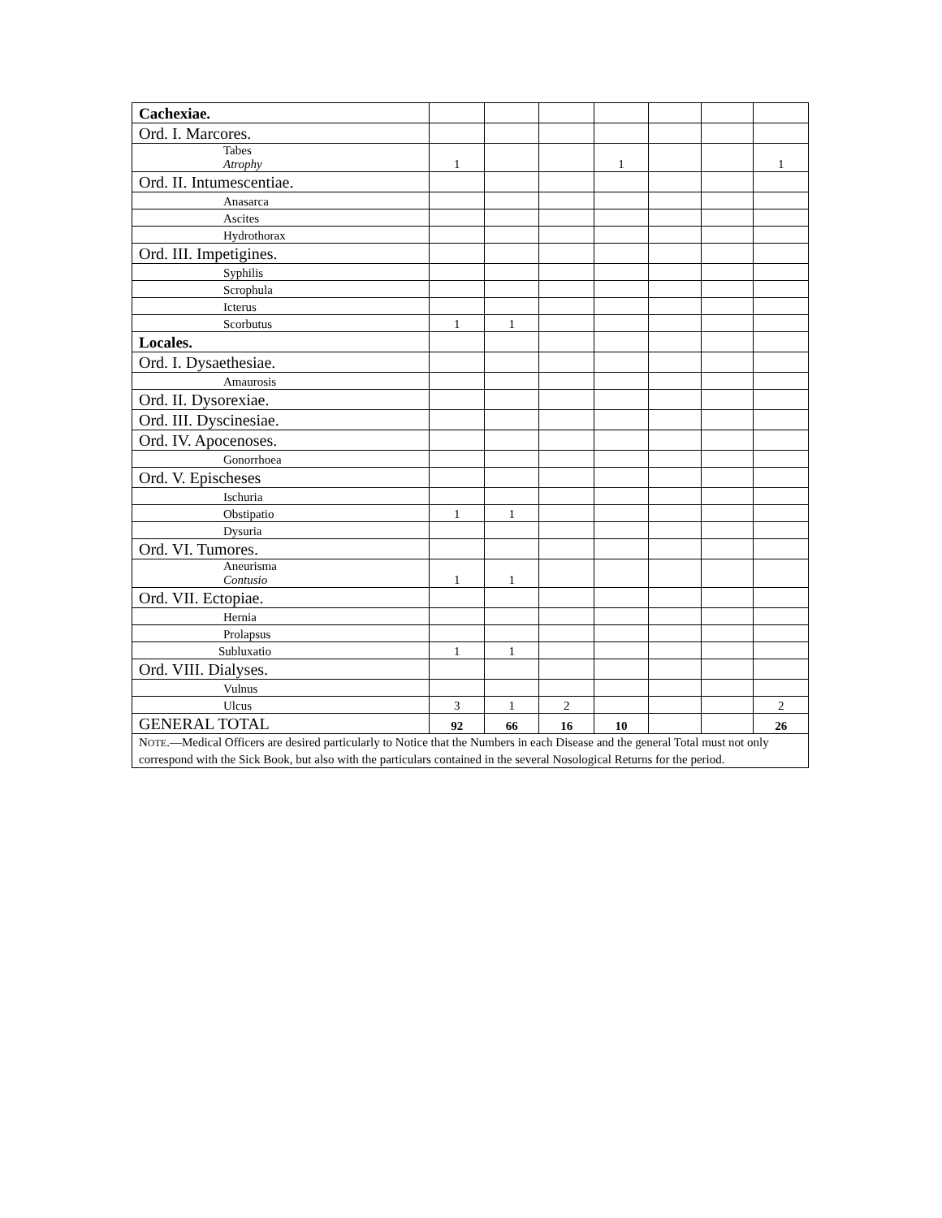| Cachexiae. | | | | | | | |
| Ord. I. Marcores. | | | | | | | |
| Tabes Atrophy | 1 | | | 1 | | | 1 |
| Ord. II. Intumescentiae. | | | | | | | |
| Anasarca | | | | | | | |
| Ascites | | | | | | | |
| Hydrothorax | | | | | | | |
| Ord. III. Impetigines. | | | | | | | |
| Syphilis | | | | | | | |
| Scrophula | | | | | | | |
| Icterus | | | | | | | |
| Scorbutus | 1 | 1 | | | | | |
| Locales. | | | | | | | |
| Ord. I. Dysaethesiae. | | | | | | | |
| Amaurosis | | | | | | | |
| Ord. II. Dysorexiae. | | | | | | | |
| Ord. III. Dyscinesiae. | | | | | | | |
| Ord. IV. Apocenoses. | | | | | | | |
| Gonorrhoea | | | | | | | |
| Ord. V. Epischeses | | | | | | | |
| Ischuria | | | | | | | |
| Obstipatio | 1 | 1 | | | | | |
| Dysuria | | | | | | | |
| Ord. VI. Tumores. | | | | | | | |
| Aneurisma Contusio | 1 | 1 | | | | | |
| Ord. VII. Ectopiae. | | | | | | | |
| Hernia | | | | | | | |
| Prolapsus | | | | | | | |
| Subluxatio | 1 | 1 | | | | | |
| Ord. VIII. Dialyses. | | | | | | | |
| Vulnus | | | | | | | |
| Ulcus | 3 | 1 | 2 | | | | 2 |
| GENERAL TOTAL | 92 | 66 | 16 | 10 | | | 26 |
| N OTE .—Medical Officers are desired particularly to Notice that the Numbers in each Disease and the general Total must not only correspond with the Sick Book, but also with the particulars contained in the several Nosological Returns for the period. | | | | | | | |